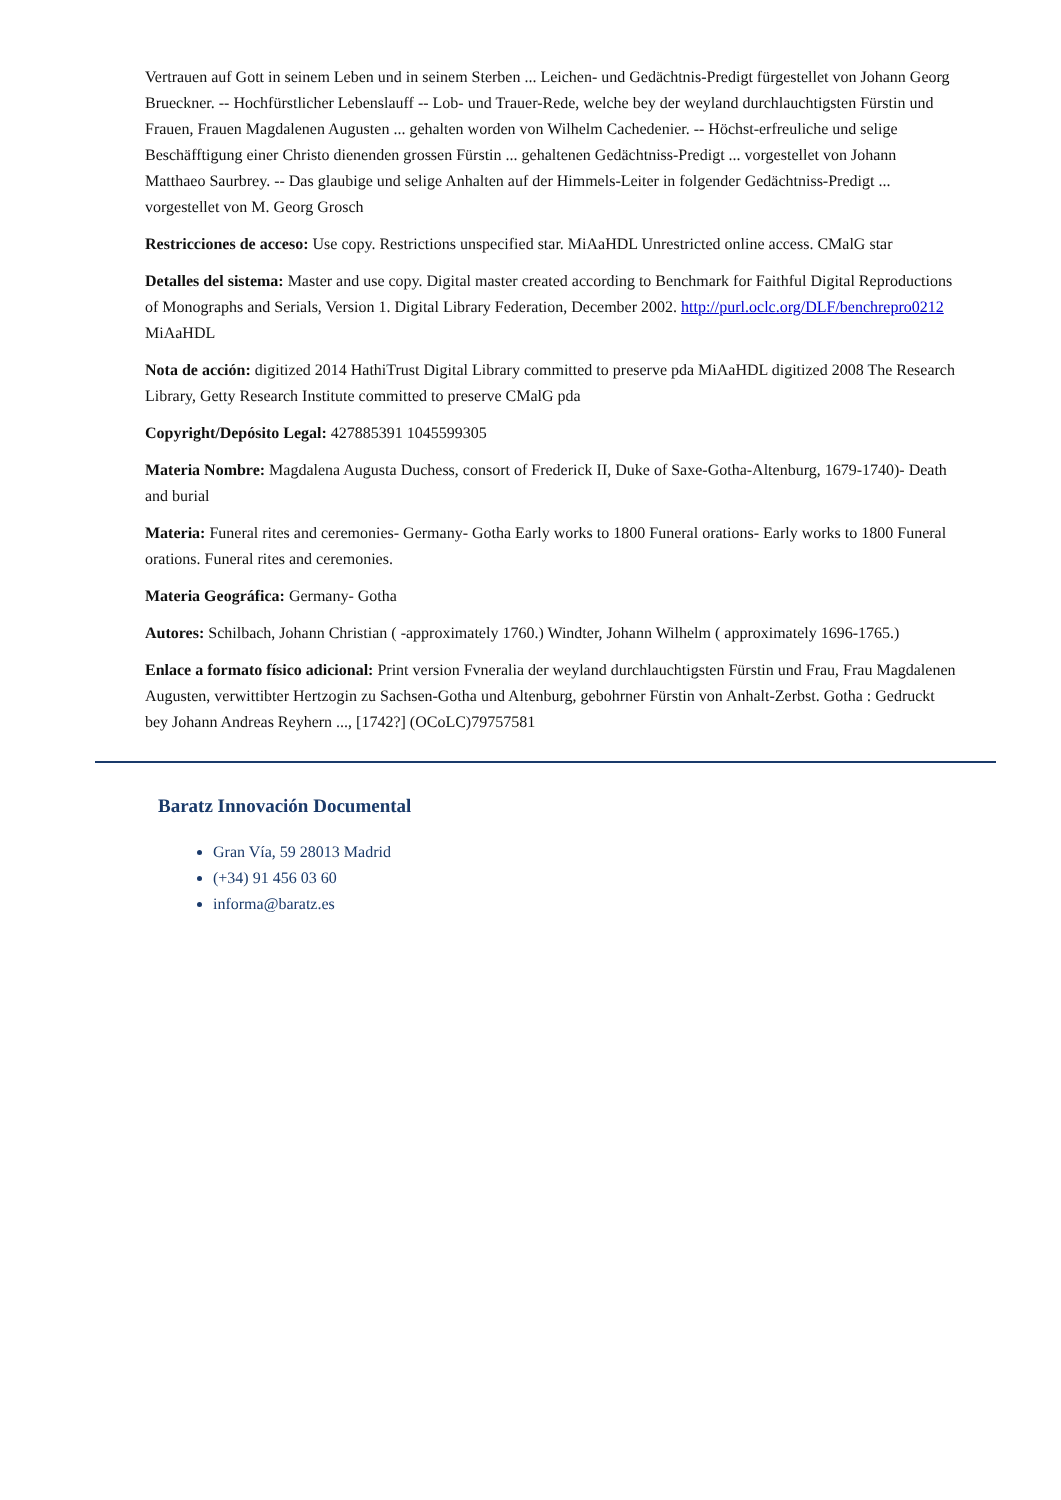Vertrauen auf Gott in seinem Leben und in seinem Sterben ... Leichen- und Gedächtnis-Predigt fürgestellet von Johann Georg Brueckner. -- Hochfürstlicher Lebenslauff -- Lob- und Trauer-Rede, welche bey der weyland durchlauchtigsten Fürstin und Frauen, Frauen Magdalenen Augusten ... gehalten worden von Wilhelm Cachedenier. -- Höchst-erfreuliche und selige Beschäfftigung einer Christo dienenden grossen Fürstin ... gehaltenen Gedächtniss-Predigt ... vorgestellet von Johann Matthaeo Saurbrey. -- Das glaubige und selige Anhalten auf der Himmels-Leiter in folgender Gedächtniss-Predigt ... vorgestellet von M. Georg Grosch
Restricciones de acceso: Use copy. Restrictions unspecified star. MiAaHDL Unrestricted online access. CMalG star
Detalles del sistema: Master and use copy. Digital master created according to Benchmark for Faithful Digital Reproductions of Monographs and Serials, Version 1. Digital Library Federation, December 2002. http://purl.oclc.org/DLF/benchrepro0212 MiAaHDL
Nota de acción: digitized 2014 HathiTrust Digital Library committed to preserve pda MiAaHDL digitized 2008 The Research Library, Getty Research Institute committed to preserve CMalG pda
Copyright/Depósito Legal: 427885391 1045599305
Materia Nombre: Magdalena Augusta Duchess, consort of Frederick II, Duke of Saxe-Gotha-Altenburg, 1679-1740)- Death and burial
Materia: Funeral rites and ceremonies- Germany- Gotha Early works to 1800 Funeral orations- Early works to 1800 Funeral orations. Funeral rites and ceremonies.
Materia Geográfica: Germany- Gotha
Autores: Schilbach, Johann Christian ( -approximately 1760.) Windter, Johann Wilhelm ( approximately 1696-1765.)
Enlace a formato físico adicional: Print version Fvneralia der weyland durchlauchtigsten Fürstin und Frau, Frau Magdalenen Augusten, verwittibter Hertzogin zu Sachsen-Gotha und Altenburg, gebohrner Fürstin von Anhalt-Zerbst. Gotha : Gedruckt bey Johann Andreas Reyhern ..., [1742?] (OCoLC)79757581
Baratz Innovación Documental
Gran Vía, 59 28013 Madrid
(+34) 91 456 03 60
informa@baratz.es